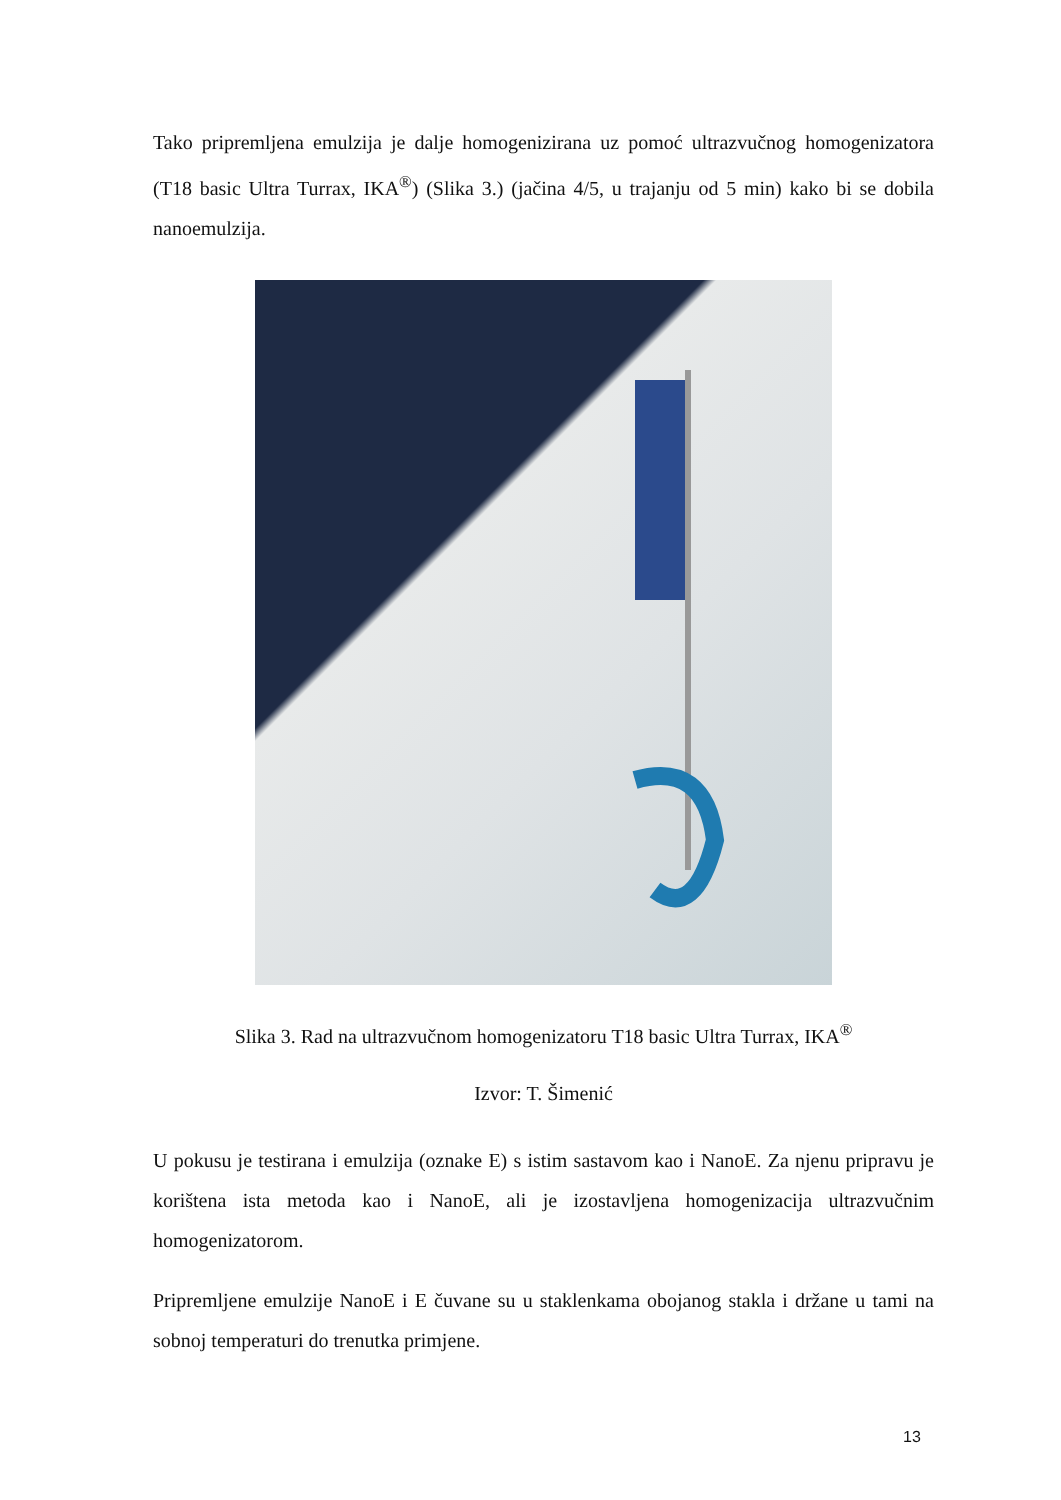Tako pripremljena emulzija je dalje homogenizirana uz pomoć ultrazvučnog homogenizatora (T18 basic Ultra Turrax, IKA<sup>®</sup>) (Slika 3.) (jačina 4/5, u trajanju od 5 min) kako bi se dobila nanoemulzija.
Slika 3. Rad na ultrazvučnom homogenizatoru T18 basic Ultra Turrax, IKA<sup>®</sup>
Izvor: T. Šimenić
U pokusu je testirana i emulzija (oznake E) s istim sastavom kao i NanoE. Za njenu pripravu je korištena ista metoda kao i NanoE, ali je izostavljena homogenizacija ultrazvučnim homogenizatorom.
Pripremljene emulzije NanoE i E čuvane su u staklenkama obojanog stakla i držane u tami na sobnoj temperaturi do trenutka primjene.
13